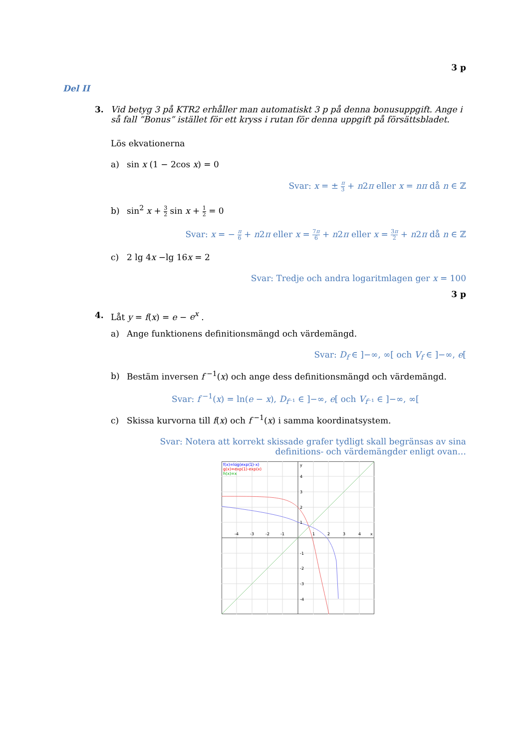3 p
Del II
3. Vid betyg 3 på KTR2 erhåller man automatiskt 3 p på denna bonusuppgift. Ange i så fall ”Bonus” istället för ett kryss i rutan för denna uppgift på försättsbladet.
Lös ekvationerna
a) sin x (1 − 2cos x) = 0
Svar: x = ± π 3 + n2π eller x = nπ då n ∈ ℤ
b) sin<sup>2</sup> x + 3 2 sin x + 1 2 = 0
Svar: x = − π 6 + n2π eller x = 7π 6 + n2π eller x = 3π 2 + n2π då n ∈ ℤ
c) 2 lg 4x −lg 16x = 2
Svar: Tredje och andra logaritmlagen ger x = 100
3 p
4. Låt y = f(x) = e − e<sup>x</sup> .
a) Ange funktionens definitionsmängd och värdemängd.
Svar: D<sub>f</sub> ∈ ]−∞, ∞[ och V<sub>f</sub> ∈ ]−∞, e[
b) Bestäm inversen f<sup>−1</sup>(x) och ange dess definitionsmängd och värdemängd.
Svar: f<sup>−1</sup>(x) = ln(e − x), D<sub>f⁻¹</sub> ∈ ]−∞, e[ och V<sub>f⁻¹</sub> ∈ ]−∞, ∞[
c) Skissa kurvorna till f(x) och f<sup>−1</sup>(x) i samma koordinatsystem.
Svar: Notera att korrekt skissade grafer tydligt skall begränsas av sina
definitions- och värdemängder enligt ovan…
f(x)=log(exp(1)-x)
g(x)=exp(1)-exp(x)
h(x)=x
-4
-3
-2
-1
1
2
3
4
x
y
4
3
2
1
-1
-2
-3
-4